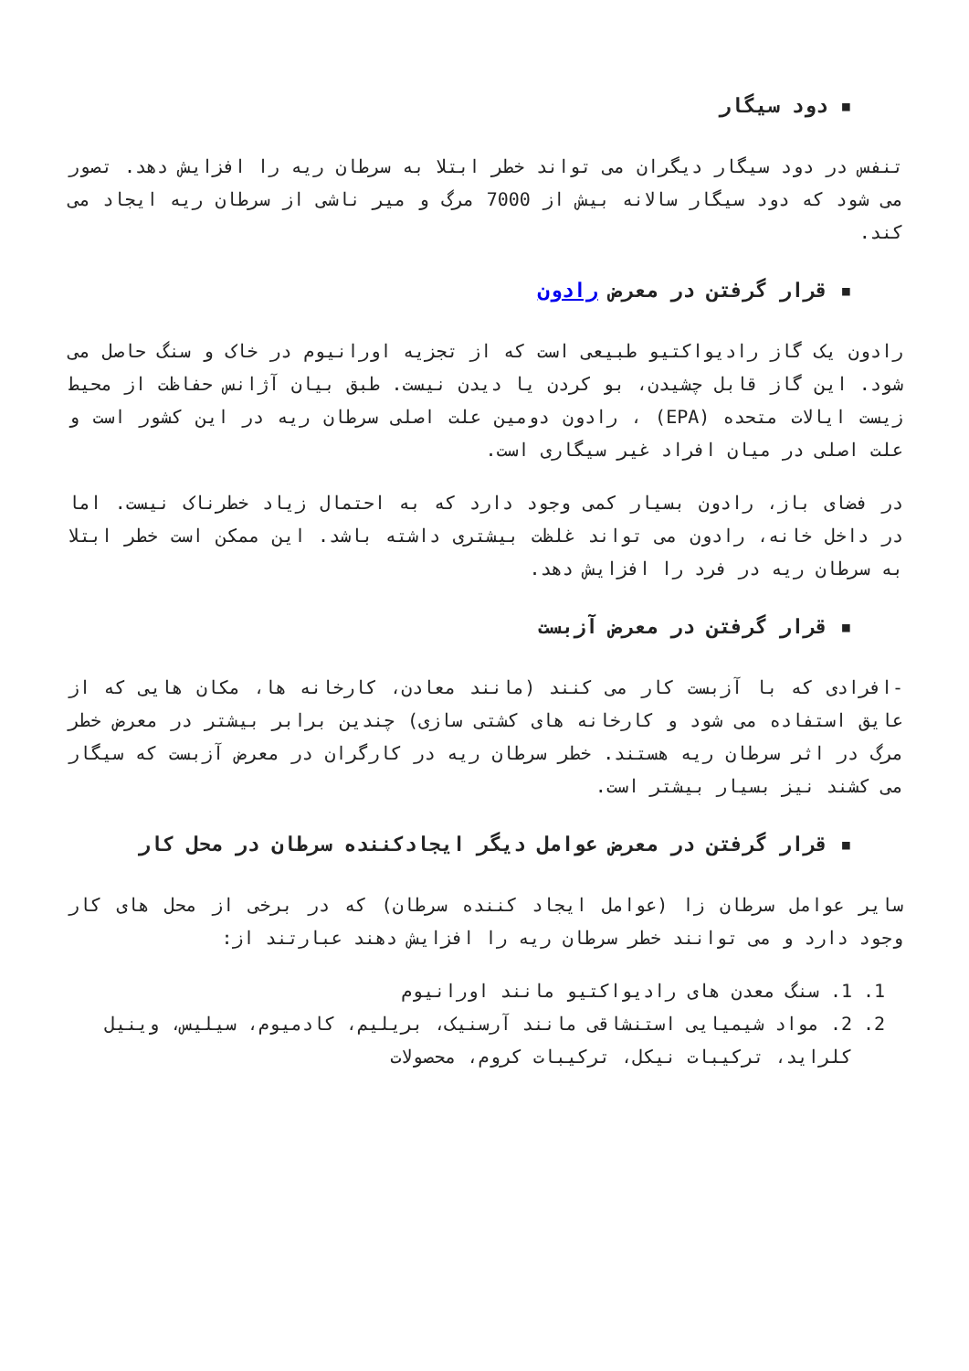▪ دود سیگار
تنفس در دود سیگار دیگران می تواند خطر ابتلا به سرطان ریه را افزایش دهد. تصور می شود که دود سیگار سالانه بیش از 7000 مرگ و میر ناشی از سرطان ریه ایجاد می کند.
▪ قرار گرفتن در معرض رادون
رادون یک گاز رادیواکتیو طبیعی است که از تجزیه اورانیوم در خاک و سنگ حاصل می شود. این گاز قابل چشیدن، بو کردن یا دیدن نیست. طبق بیان آژانس حفاظت از محیط زیست ایالات متحده (EPA) ، رادون دومین علت اصلی سرطان ریه در این کشور است و علت اصلی در میان افراد غیر سیگاری است.
در فضای باز، رادون بسیار کمی وجود دارد که به احتمال زیاد خطرناک نیست. اما در داخل خانه، رادون می تواند غلظت بیشتری داشته باشد. این ممکن است خطر ابتلا به سرطان ریه در فرد را افزایش دهد.
▪ قرار گرفتن در معرض آزبست
-افرادی که با آزبست کار می کنند (مانند معادن، کارخانه ها، مکان هایی که از عایق استفاده می شود و کارخانه های کشتی سازی) چندین برابر بیشتر در معرض خطر مرگ در اثر سرطان ریه هستند. خطر سرطان ریه در کارگران در معرض آزبست که سیگار می کشند نیز بسیار بیشتر است.
▪ قرار گرفتن در معرض عوامل دیگر ایجادکننده سرطان در محل کار
سایر عوامل سرطان زا (عوامل ایجاد کننده سرطان) که در برخی از محل های کار وجود دارد و می توانند خطر سرطان ریه را افزایش دهند عبارتند از:
1. 1. سنگ معدن های رادیواکتیو مانند اورانیوم
2. 2. مواد شیمیایی استنشاقی مانند آرسنیک، بریلیم، کادمیوم، سیلیس، وینیل کلراید، ترکیبات نیکل، ترکیبات کروم، محصولات